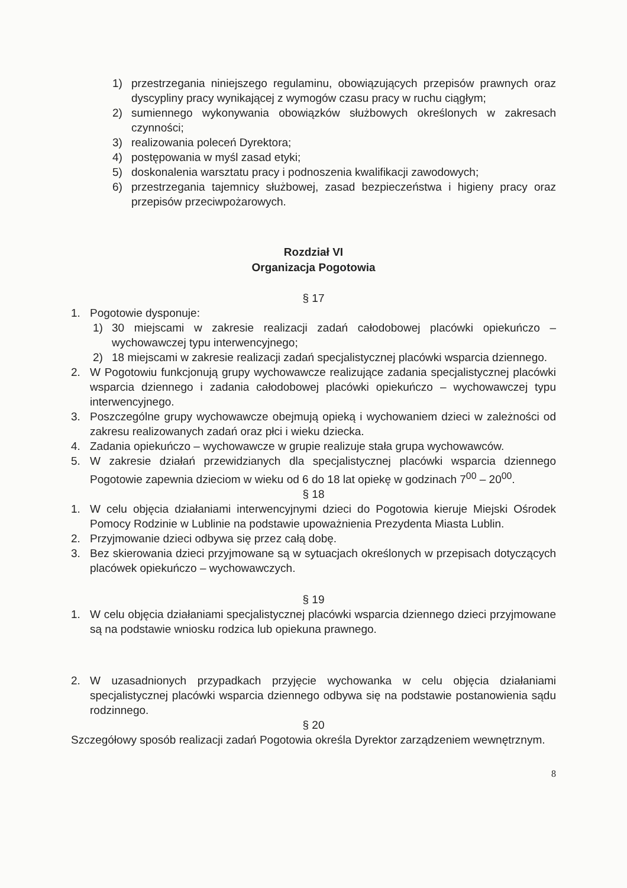1) przestrzegania niniejszego regulaminu, obowiązujących przepisów prawnych oraz dyscypliny pracy wynikającej z wymogów czasu pracy w ruchu ciągłym;
2) sumiennego wykonywania obowiązków służbowych określonych w zakresach czynności;
3) realizowania poleceń Dyrektora;
4) postępowania w myśl zasad etyki;
5) doskonalenia warsztatu pracy i podnoszenia kwalifikacji zawodowych;
6) przestrzegania tajemnicy służbowej, zasad bezpieczeństwa i higieny pracy oraz przepisów przeciwpożarowych.
Rozdział VI
Organizacja Pogotowia
§ 17
1. Pogotowie dysponuje:
1) 30 miejscami w zakresie realizacji zadań całodobowej placówki opiekuńczo – wychowawczej typu interwencyjnego;
2) 18 miejscami w zakresie realizacji zadań specjalistycznej placówki wsparcia dziennego.
2. W Pogotowiu funkcjonują grupy wychowawcze realizujące zadania specjalistycznej placówki wsparcia dziennego i zadania całodobowej placówki opiekuńczo – wychowawczej typu interwencyjnego.
3. Poszczególne grupy wychowawcze obejmują opieką i wychowaniem dzieci w zależności od zakresu realizowanych zadań oraz płci i wieku dziecka.
4. Zadania opiekuńczo – wychowawcze w grupie realizuje stała grupa wychowawców.
5. W zakresie działań przewidzianych dla specjalistycznej placówki wsparcia dziennego Pogotowie zapewnia dzieciom w wieku od 6 do 18 lat opiekę w godzinach 7<sup>00</sup> – 20<sup>00</sup>.
§ 18
1. W celu objęcia działaniami interwencyjnymi dzieci do Pogotowia kieruje Miejski Ośrodek Pomocy Rodzinie w Lublinie na podstawie upoważnienia Prezydenta Miasta Lublin.
2. Przyjmowanie dzieci odbywa się przez całą dobę.
3. Bez skierowania dzieci przyjmowane są w sytuacjach określonych w przepisach dotyczących placówek opiekuńczo – wychowawczych.
§ 19
1. W celu objęcia działaniami specjalistycznej placówki wsparcia dziennego dzieci przyjmowane są na podstawie wniosku rodzica lub opiekuna prawnego.
2. W uzasadnionych przypadkach przyjęcie wychowanka w celu objęcia działaniami specjalistycznej placówki wsparcia dziennego odbywa się na podstawie postanowienia sądu rodzinnego.
§ 20
Szczegółowy sposób realizacji zadań Pogotowia określa Dyrektor zarządzeniem wewnętrznym.
8